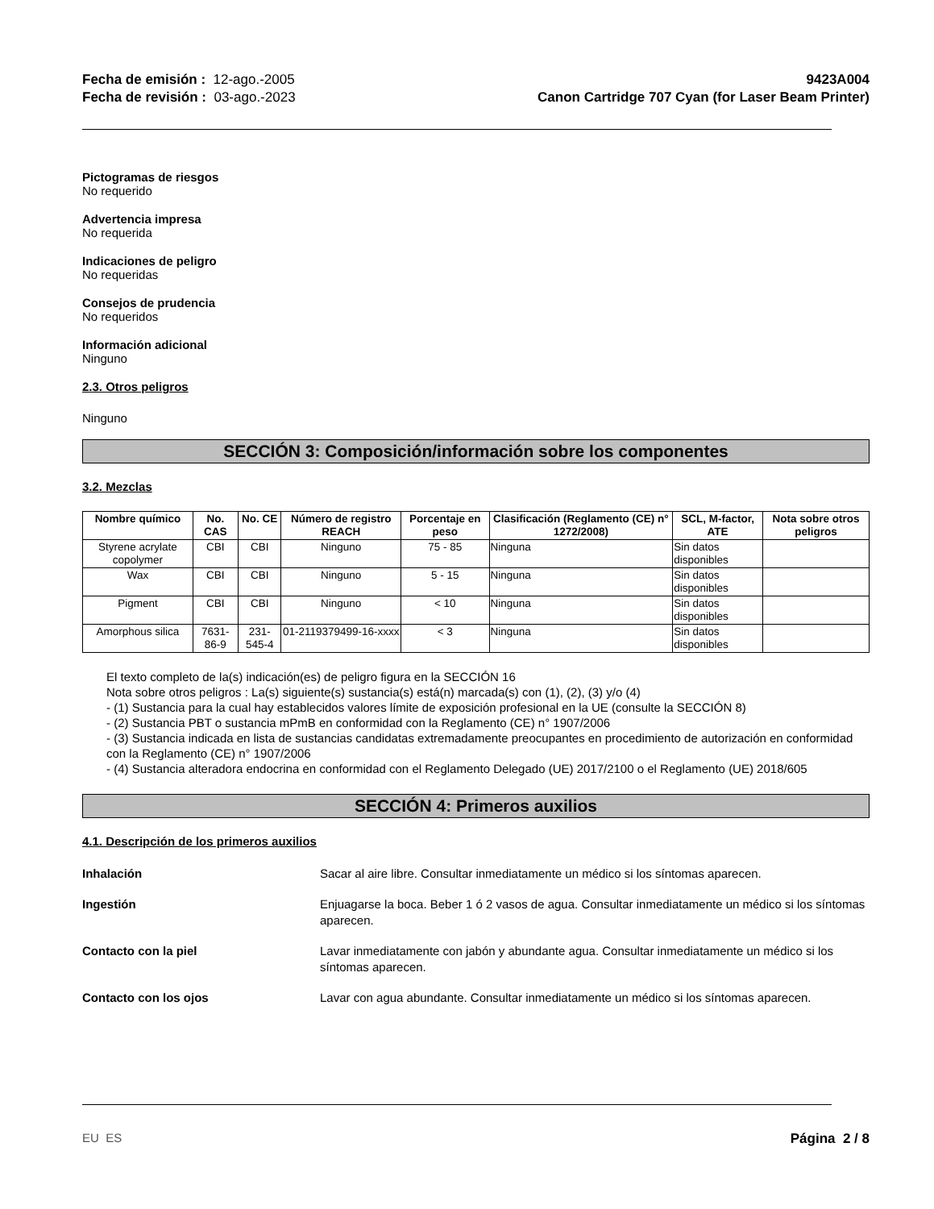Fecha de emisión : 12-ago.-2005
Fecha de revisión : 03-ago.-2023
9423A004
Canon Cartridge 707 Cyan (for Laser Beam Printer)
Pictogramas de riesgos
No requerido
Advertencia impresa
No requerida
Indicaciones de peligro
No requeridas
Consejos de prudencia
No requeridos
Información adicional
Ninguno
2.3. Otros peligros
Ninguno
SECCIÓN 3: Composición/información sobre los componentes
3.2. Mezclas
| Nombre químico | No. CAS | No. CE | Número de registro REACH | Porcentaje en peso | Clasificación (Reglamento (CE) n° 1272/2008) | SCL, M-factor, ATE | Nota sobre otros peligros |
| --- | --- | --- | --- | --- | --- | --- | --- |
| Styrene acrylate copolymer | CBI | CBI | Ninguno | 75 - 85 | Ninguna | Sin datos disponibles | |
| Wax | CBI | CBI | Ninguno | 5 - 15 | Ninguna | Sin datos disponibles | |
| Pigment | CBI | CBI | Ninguno | < 10 | Ninguna | Sin datos disponibles | |
| Amorphous silica | 7631-86-9 | 231-545-4 | 01-2119379499-16-xxxx | < 3 | Ninguna | Sin datos disponibles | |
El texto completo de la(s) indicación(es) de peligro figura en la SECCIÓN 16
Nota sobre otros peligros : La(s) siguiente(s) sustancia(s) está(n) marcada(s) con (1), (2), (3) y/o (4)
- (1) Sustancia para la cual hay establecidos valores límite de exposición profesional en la UE (consulte la SECCIÓN 8)
- (2) Sustancia PBT o sustancia mPmB en conformidad con la Reglamento (CE) n° 1907/2006
- (3) Sustancia indicada en lista de sustancias candidatas extremadamente preocupantes en procedimiento de autorización en conformidad con la Reglamento (CE) n° 1907/2006
- (4) Sustancia alteradora endocrina en conformidad con el Reglamento Delegado (UE) 2017/2100 o el Reglamento (UE) 2018/605
SECCIÓN 4: Primeros auxilios
4.1. Descripción de los primeros auxilios
Inhalación Sacar al aire libre. Consultar inmediatamente un médico si los síntomas aparecen.
Ingestión Enjuagarse la boca. Beber 1 ó 2 vasos de agua. Consultar inmediatamente un médico si los síntomas aparecen.
Contacto con la piel Lavar inmediatamente con jabón y abundante agua. Consultar inmediatamente un médico si los síntomas aparecen.
Contacto con los ojos Lavar con agua abundante. Consultar inmediatamente un médico si los síntomas aparecen.
EU ES Página 2 / 8